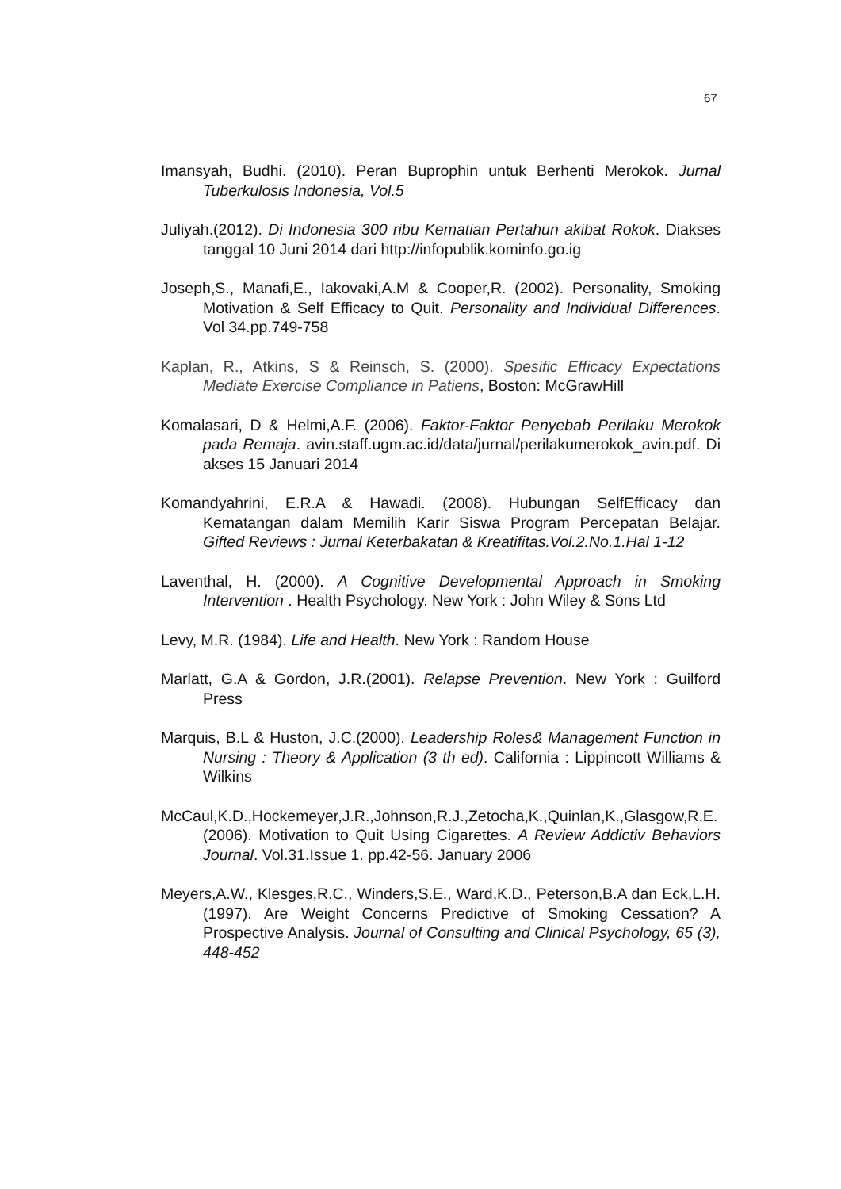67
Imansyah, Budhi. (2010). Peran Buprophin untuk Berhenti Merokok. Jurnal Tuberkulosis Indonesia, Vol.5
Juliyah.(2012). Di Indonesia 300 ribu Kematian Pertahun akibat Rokok. Diakses tanggal 10 Juni 2014 dari http://infopublik.kominfo.go.ig
Joseph,S., Manafi,E., Iakovaki,A.M & Cooper,R. (2002). Personality, Smoking Motivation & Self Efficacy to Quit. Personality and Individual Differences. Vol 34.pp.749-758
Kaplan, R., Atkins, S & Reinsch, S. (2000). Spesific Efficacy Expectations Mediate Exercise Compliance in Patiens, Boston: McGrawHill
Komalasari, D & Helmi,A.F. (2006). Faktor-Faktor Penyebab Perilaku Merokok pada Remaja. avin.staff.ugm.ac.id/data/jurnal/perilakumerokok_avin.pdf. Di akses 15 Januari 2014
Komandyahrini, E.R.A & Hawadi. (2008). Hubungan SelfEfficacy dan Kematangan dalam Memilih Karir Siswa Program Percepatan Belajar. Gifted Reviews : Jurnal Keterbakatan & Kreatifitas.Vol.2.No.1.Hal 1-12
Laventhal, H. (2000). A Cognitive Developmental Approach in Smoking Intervention . Health Psychology. New York : John Wiley & Sons Ltd
Levy, M.R. (1984). Life and Health. New York : Random House
Marlatt, G.A & Gordon, J.R.(2001). Relapse Prevention. New York : Guilford Press
Marquis, B.L & Huston, J.C.(2000). Leadership Roles& Management Function in Nursing : Theory & Application (3 th ed). California : Lippincott Williams & Wilkins
McCaul,K.D.,Hockemeyer,J.R.,Johnson,R.J.,Zetocha,K.,Quinlan,K.,Glasgow,R.E. (2006). Motivation to Quit Using Cigarettes. A Review Addictiv Behaviors Journal. Vol.31.Issue 1. pp.42-56. January 2006
Meyers,A.W., Klesges,R.C., Winders,S.E., Ward,K.D., Peterson,B.A dan Eck,L.H. (1997). Are Weight Concerns Predictive of Smoking Cessation? A Prospective Analysis. Journal of Consulting and Clinical Psychology, 65 (3), 448-452